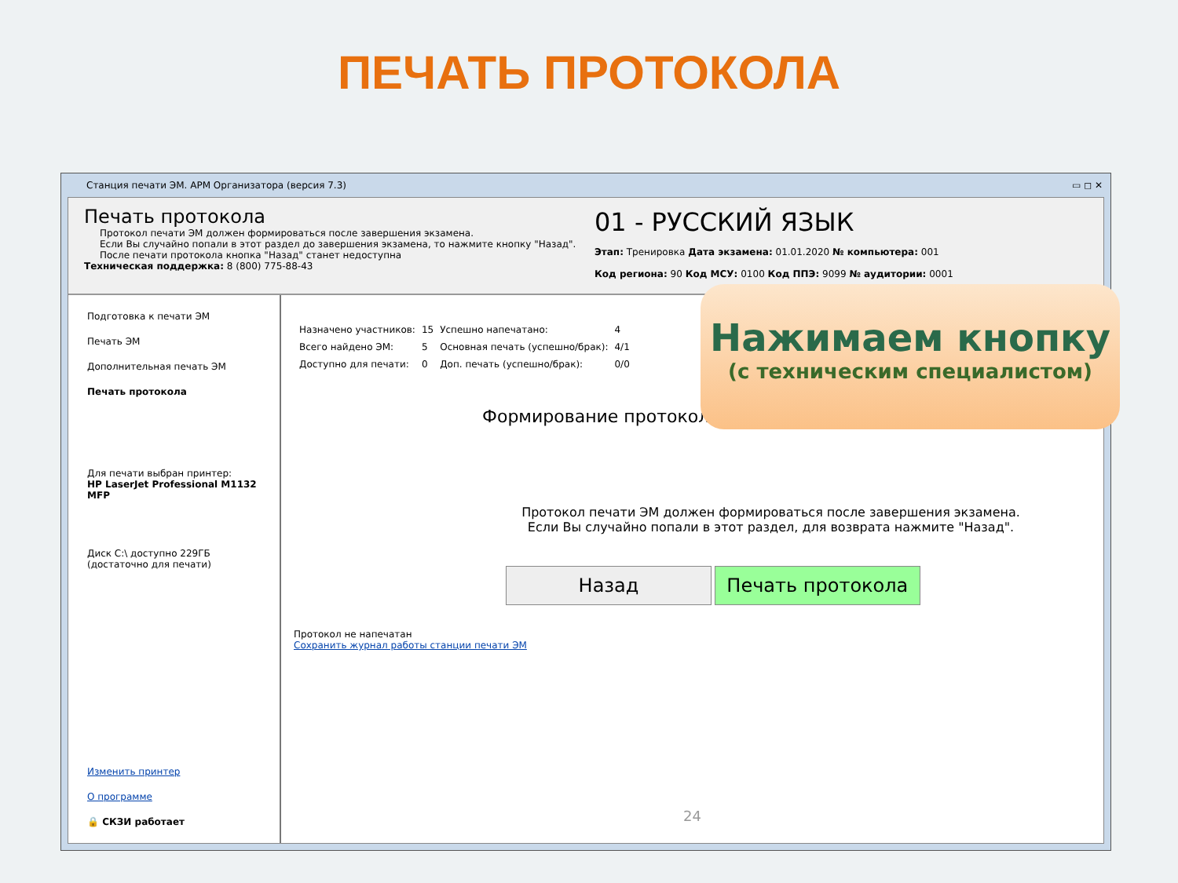ПЕЧАТЬ ПРОТОКОЛА
Станция печати ЭМ. АРМ Организатора (версия 7.3) ▭ ◻ ✕
Печать протокола
Протокол печати ЭМ должен формироваться после завершения экзамена.
Если Вы случайно попали в этот раздел до завершения экзамена, то нажмите кнопку "Назад".
После печати протокола кнопка "Назад" станет недоступна
Техническая поддержка: 8 (800) 775-88-43
01 - РУССКИЙ ЯЗЫК
Этап: Тренировка Дата экзамена: 01.01.2020 № компьютера: 001
Код региона: 90 Код МСУ: 0100 Код ППЭ: 9099 № аудитории: 0001
Подготовка к печати ЭМ
Печать ЭМ
Дополнительная печать ЭМ
Печать протокола
Для печати выбран принтер:
HP LaserJet Professional M1132 MFP
Диск C:\ доступно 229ГБ
(достаточно для печати)
Изменить принтер
О программе
🔒 СКЗИ работает
| Назначено участников: | 15 | Успешно напечатано: | 4 |
| Всего найдено ЭМ: | 5 | Основная печать (успешно/брак): | 4/1 |
| Доступно для печати: | 0 | Доп. печать (успешно/брак): | 0/0 |
Формирование протокола
Протокол печати ЭМ должен формироваться после завершения экзамена.
Если Вы случайно попали в этот раздел, для возврата нажмите "Назад".
Назад Печать протокола
Протокол не напечатан
Сохранить журнал работы станции печати ЭМ
24
Нажимаем кнопку
(с техническим специалистом)